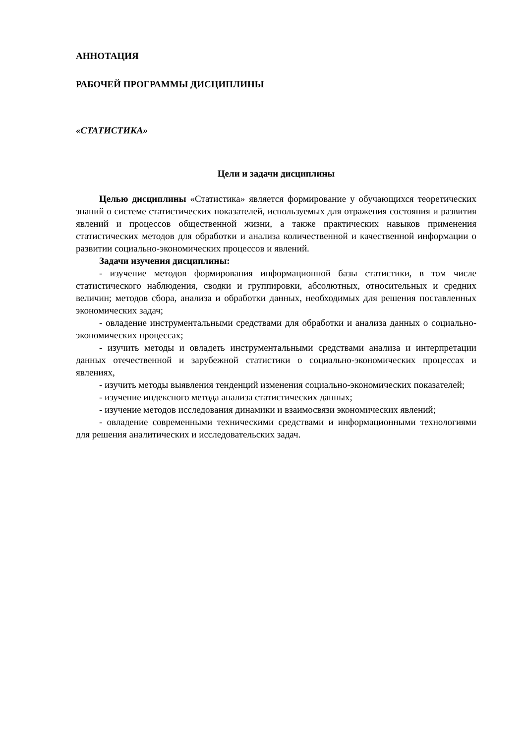АННОТАЦИЯ
РАБОЧЕЙ ПРОГРАММЫ ДИСЦИПЛИНЫ
«СТАТИСТИКА»
Цели и задачи дисциплины
Целью дисциплины «Статистика» является формирование у обучающихся теоретических знаний о системе статистических показателей, используемых для отражения состояния и развития явлений и процессов общественной жизни, а также практических навыков применения статистических методов для обработки и анализа количественной и качественной информации о развитии социально-экономических процессов и явлений.
Задачи изучения дисциплины:
- изучение методов формирования информационной базы статистики, в том числе статистического наблюдения, сводки и группировки, абсолютных, относительных и средних величин; методов сбора, анализа и обработки данных, необходимых для решения поставленных экономических задач;
- овладение инструментальными средствами для обработки и анализа данных о социально-экономических процессах;
- изучить методы и овладеть инструментальными средствами анализа и интерпретации данных отечественной и зарубежной статистики о социально-экономических процессах и явлениях,
- изучить методы выявления тенденций изменения социально-экономических показателей;
- изучение индексного метода анализа статистических данных;
- изучение методов исследования динамики и взаимосвязи экономических явлений;
- овладение современными техническими средствами и информационными технологиями для решения аналитических и исследовательских задач.